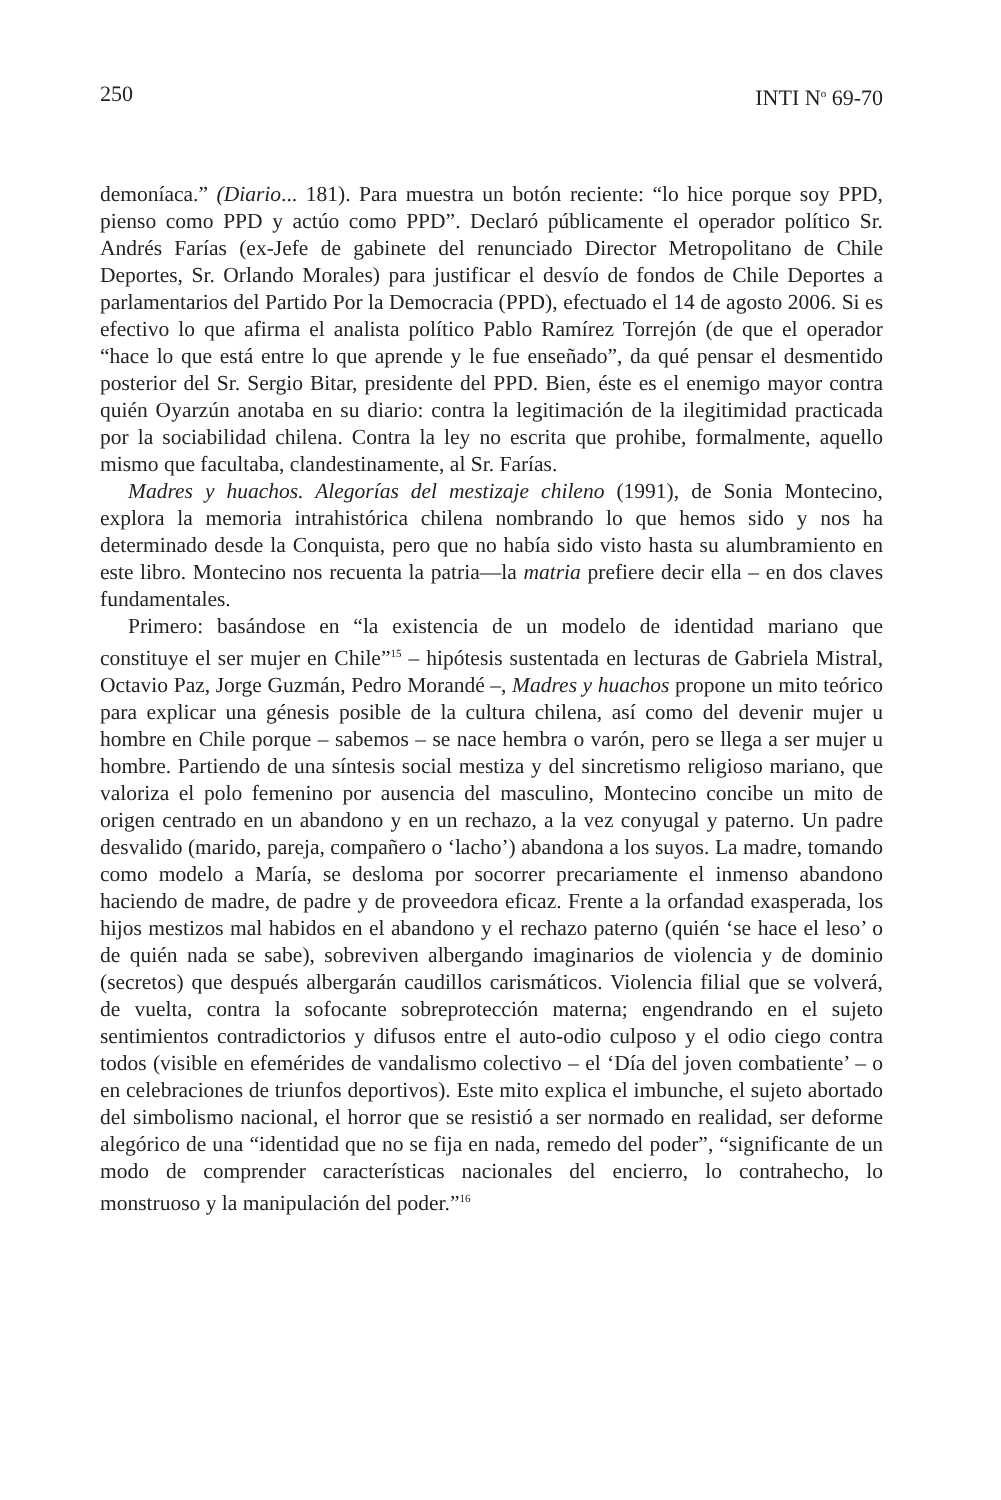250 INTI N<sup>o</sup> 69-70
demoníaca.” (Diario... 181). Para muestra un botón reciente: “lo hice porque soy PPD, pienso como PPD y actúo como PPD”. Declaró públicamente el operador político Sr. Andrés Farías (ex-Jefe de gabinete del renunciado Director Metropolitano de Chile Deportes, Sr. Orlando Morales) para justificar el desvío de fondos de Chile Deportes a parlamentarios del Partido Por la Democracia (PPD), efectuado el 14 de agosto 2006. Si es efectivo lo que afirma el analista político Pablo Ramírez Torrejón (de que el operador “hace lo que está entre lo que aprende y le fue enseñado”, da qué pensar el desmentido posterior del Sr. Sergio Bitar, presidente del PPD. Bien, éste es el enemigo mayor contra quién Oyarzún anotaba en su diario: contra la legitimación de la ilegitimidad practicada por la sociabilidad chilena. Contra la ley no escrita que prohibe, formalmente, aquello mismo que facultaba, clandestinamente, al Sr. Farías.
Madres y huachos. Alegorías del mestizaje chileno (1991), de Sonia Montecino, explora la memoria intrahistórica chilena nombrando lo que hemos sido y nos ha determinado desde la Conquista, pero que no había sido visto hasta su alumbramiento en este libro. Montecino nos recuenta la patria—la matria prefiere decir ella – en dos claves fundamentales.
Primero: basándose en “la existencia de un modelo de identidad mariano que constituye el ser mujer en Chile”<sup>15</sup> – hipótesis sustentada en lecturas de Gabriela Mistral, Octavio Paz, Jorge Guzmán, Pedro Morandé –, Madres y huachos propone un mito teórico para explicar una génesis posible de la cultura chilena, así como del devenir mujer u hombre en Chile porque – sabemos – se nace hembra o varón, pero se llega a ser mujer u hombre. Partiendo de una síntesis social mestiza y del sincretismo religioso mariano, que valoriza el polo femenino por ausencia del masculino, Montecino concibe un mito de origen centrado en un abandono y en un rechazo, a la vez conyugal y paterno. Un padre desvalido (marido, pareja, compañero o ‘lacho’) abandona a los suyos. La madre, tomando como modelo a María, se desloma por socorrer precariamente el inmenso abandono haciendo de madre, de padre y de proveedora eficaz. Frente a la orfandad exasperada, los hijos mestizos mal habidos en el abandono y el rechazo paterno (quién ‘se hace el leso’ o de quién nada se sabe), sobreviven albergando imaginarios de violencia y de dominio (secretos) que después albergarán caudillos carismáticos. Violencia filial que se volverá, de vuelta, contra la sofocante sobreprotección materna; engendrando en el sujeto sentimientos contradictorios y difusos entre el auto-odio culposo y el odio ciego contra todos (visible en efemérides de vandalismo colectivo – el ‘Día del joven combatiente’ – o en celebraciones de triunfos deportivos). Este mito explica el imbunche, el sujeto abortado del simbolismo nacional, el horror que se resistió a ser normado en realidad, ser deforme alegórico de una “identidad que no se fija en nada, remedo del poder”, “significante de un modo de comprender características nacionales del encierro, lo contrahecho, lo monstruoso y la manipulación del poder.”<sup>16</sup>